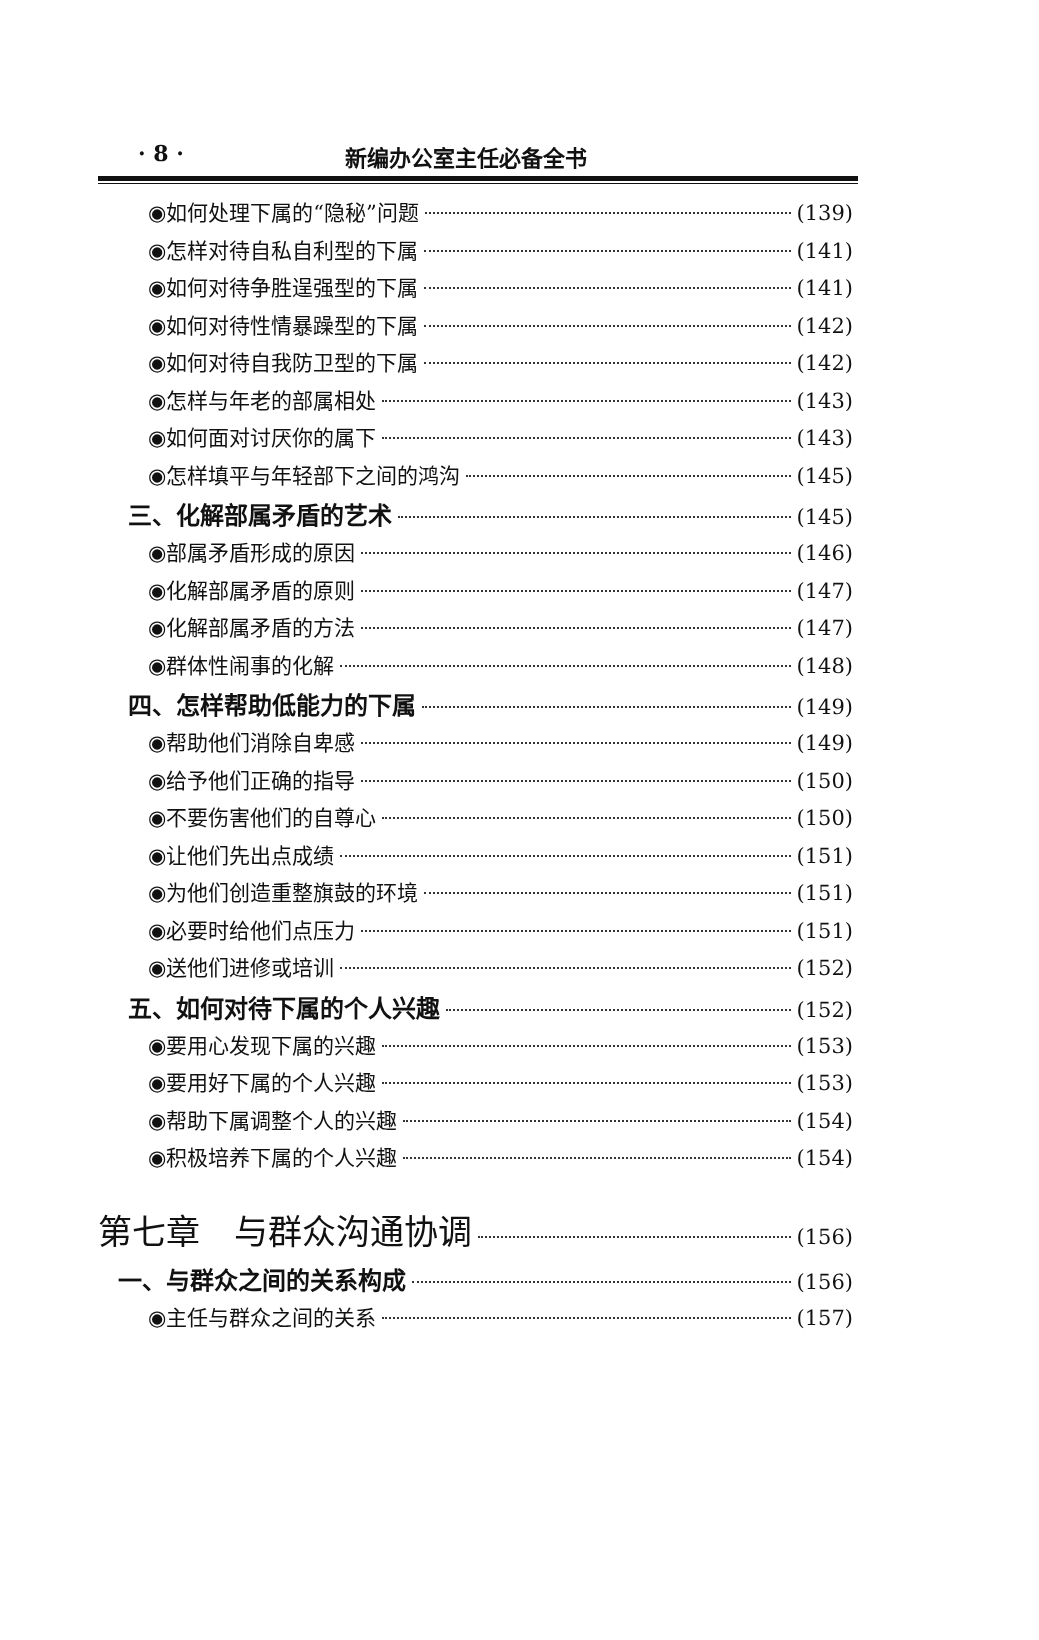· 8 · 新编办公室主任必备全书
◉如何处理下属的“隐秘”问题 (139)
◉怎样对待自私自利型的下属 (141)
◉如何对待争胜逞强型的下属 (141)
◉如何对待性情暴躁型的下属 (142)
◉如何对待自我防卫型的下属 (142)
◉怎样与年老的部属相处 (143)
◉如何面对讨厌你的属下 (143)
◉怎样填平与年轻部下之间的鸿沟 (145)
三、化解部属矛盾的艺术 (145)
◉部属矛盾形成的原因 (146)
◉化解部属矛盾的原则 (147)
◉化解部属矛盾的方法 (147)
◉群体性闹事的化解 (148)
四、怎样帮助低能力的下属 (149)
◉帮助他们消除自卑感 (149)
◉给予他们正确的指导 (150)
◉不要伤害他们的自尊心 (150)
◉让他们先出点成绩 (151)
◉为他们创造重整旗鼓的环境 (151)
◉必要时给他们点压力 (151)
◉送他们进修或培训 (152)
五、如何对待下属的个人兴趣 (152)
◉要用心发现下属的兴趣 (153)
◉要用好下属的个人兴趣 (153)
◉帮助下属调整个人的兴趣 (154)
◉积极培养下属的个人兴趣 (154)
第七章　与群众沟通协调 (156)
一、与群众之间的关系构成 (156)
◉主任与群众之间的关系 (157)